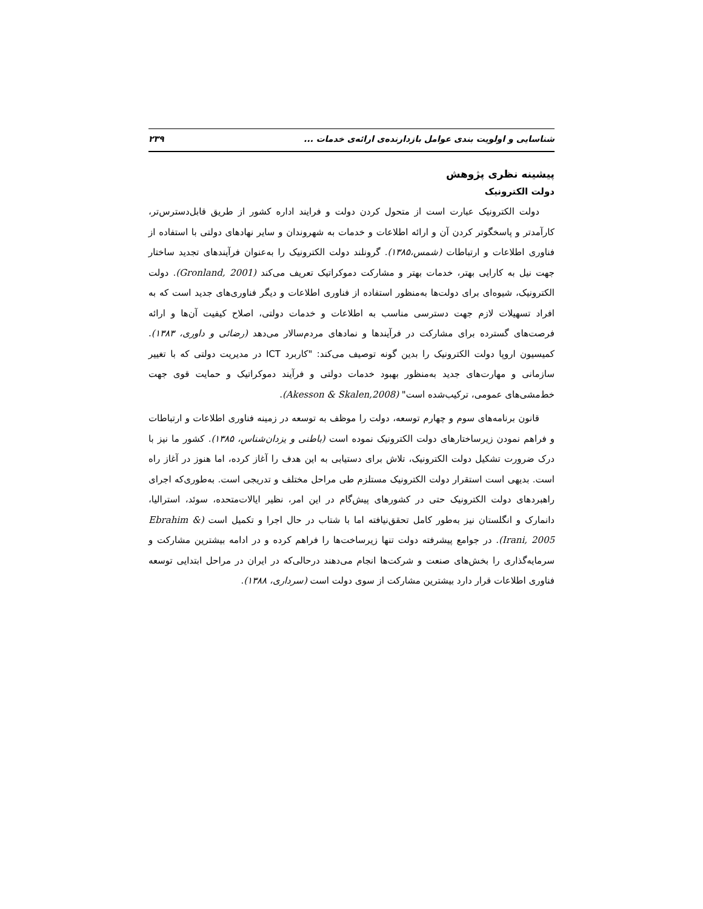شناسایی و اولویت بندی عوامل بازدارنده‌ی ارائه‌ی خدمات ... ۲۳۹
پیشینه نظری پژوهش
دولت الکترونیک
دولت الکترونیک عبارت است از متحول کردن دولت و فرایند اداره کشور از طریق قابل‌دسترس‌تر، کارآمدتر و پاسخگوتر کردن آن و ارائه اطلاعات و خدمات به شهروندان و سایر نهادهای دولتی با استفاده از فناوری اطلاعات و ارتباطات (شمس،۱۳۸۵). گرونلند دولت الکترونیک را به‌عنوان فرآیندهای تجدید ساختار جهت نیل به کارایی بهتر، خدمات بهتر و مشارکت دموکراتیک تعریف می‌کند (Gronland, 2001). دولت الکترونیک، شیوه‌ای برای دولت‌ها به‌منظور استفاده از فناوری اطلاعات و دیگر فناوری‌های جدید است که به افراد تسهیلات لازم جهت دسترسی مناسب به اطلاعات و خدمات دولتی، اصلاح کیفیت آن‌ها و ارائه فرصت‌های گسترده برای مشارکت در فرآیندها و نمادهای مردم‌سالار می‌دهد (رضائی و داوری، ۱۳۸۳). کمیسیون اروپا دولت الکترونیک را بدین گونه توصیف می‌کند: "کاربرد ICT در مدیریت دولتی که با تغییر سازمانی و مهارت‌های جدید به‌منظور بهبود خدمات دولتی و فرآیند دموکراتیک و حمایت قوی جهت خط‌مشی‌های عمومی، ترکیب‌شده است" (Akesson & Skalen,2008).
قانون برنامه‌های سوم و چهارم توسعه، دولت را موظف به توسعه در زمینه فناوری اطلاعات و ارتباطات و فراهم نمودن زیرساختارهای دولت الکترونیک نموده است (باطنی و یزدان‌شناس، ۱۳۸۵). کشور ما نیز با درک ضرورت تشکیل دولت الکترونیک، تلاش برای دستیابی به این هدف را آغاز کرده، اما هنوز در آغاز راه است. بدیهی است استقرار دولت الکترونیک مستلزم طی مراحل مختلف و تدریجی است. به‌طوری‌که اجرای راهبردهای دولت الکترونیک حتی در کشورهای پیش‌گام در این امر، نظیر ایالات‌متحده، سوئد، استرالیا، دانمارک و انگلستان نیز به‌طور کامل تحقق‌نیافته اما با شتاب در حال اجرا و تکمیل است (Ebrahim & Irani, 2005). در جوامع پیشرفته دولت تنها زیرساخت‌ها را فراهم کرده و در ادامه بیشترین مشارکت و سرمایه‌گذاری را بخش‌های صنعت و شرکت‌ها انجام می‌دهند درحالی‌که در ایران در مراحل ابتدایی توسعه فناوری اطلاعات قرار دارد بیشترین مشارکت از سوی دولت است (سرداری، ۱۳۸۸).